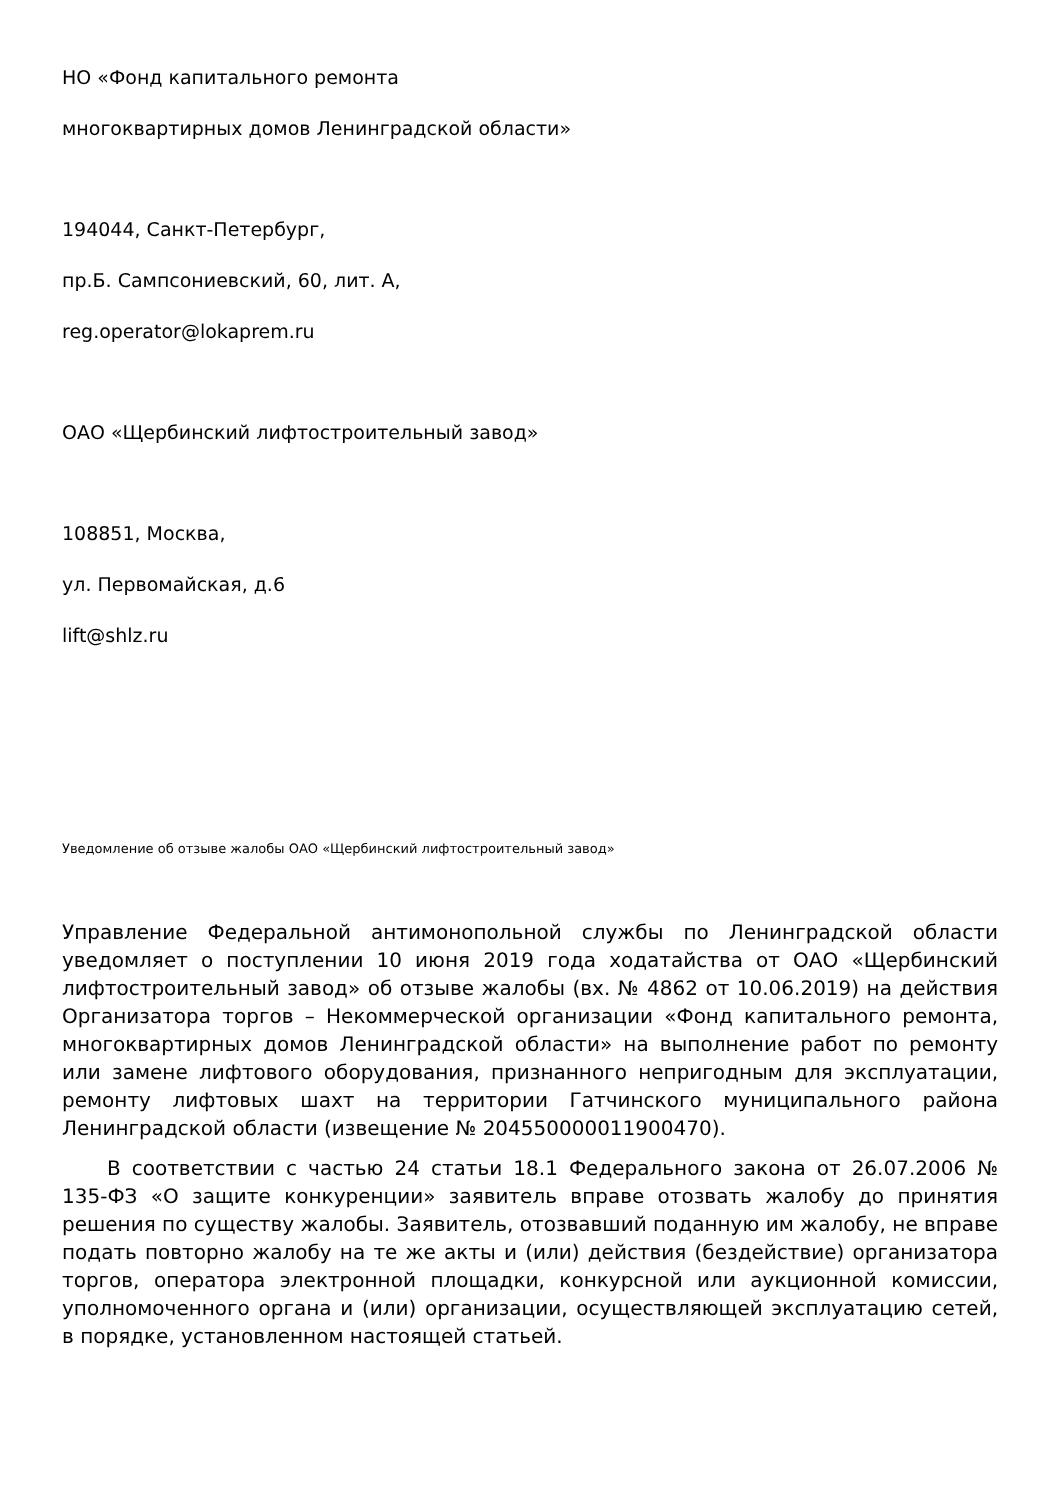НО «Фонд капитального ремонта
многоквартирных домов Ленинградской области»
194044, Санкт-Петербург,
пр.Б. Сампсониевский, 60, лит. А,
reg.operator@lokaprem.ru
ОАО «Щербинский лифтостроительный завод»
108851, Москва,
ул. Первомайская, д.6
lift@shlz.ru
Уведомление об отзыве жалобы ОАО «Щербинский лифтостроительный завод»
Управление Федеральной антимонопольной службы по Ленинградской области уведомляет о поступлении 10 июня 2019 года ходатайства от ОАО «Щербинский лифтостроительный завод» об отзыве жалобы (вх. № 4862 от 10.06.2019) на действия Организатора торгов – Некоммерческой организации «Фонд капитального ремонта, многоквартирных домов Ленинградской области» на выполнение работ по ремонту или замене лифтового оборудования, признанного непригодным для эксплуатации, ремонту лифтовых шахт на территории Гатчинского муниципального района Ленинградской области (извещение № 204550000011900470).
В соответствии с частью 24 статьи 18.1 Федерального закона от 26.07.2006 № 135-ФЗ «О защите конкуренции» заявитель вправе отозвать жалобу до принятия решения по существу жалобы. Заявитель, отозвавший поданную им жалобу, не вправе подать повторно жалобу на те же акты и (или) действия (бездействие) организатора торгов, оператора электронной площадки, конкурсной или аукционной комиссии, уполномоченного органа и (или) организации, осуществляющей эксплуатацию сетей, в порядке, установленном настоящей статьей.